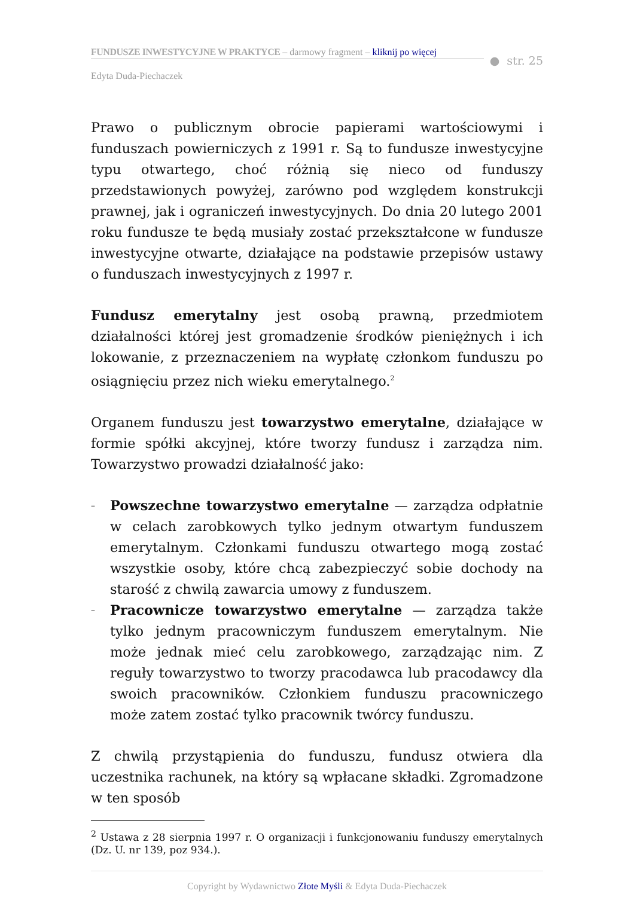FUNDUSZE INWESTYCYJNE W PRAKTYCE – darmowy fragment – kliknij po więcej
● str. 25
Edyta Duda-Piechaczek
Prawo o publicznym obrocie papierami wartościowymi i funduszach powierniczych z 1991 r. Są to fundusze inwestycyjne typu otwartego, choć różnią się nieco od funduszy przedstawionych powyżej, zarówno pod względem konstrukcji prawnej, jak i ograniczeń inwestycyjnych. Do dnia 20 lutego 2001 roku fundusze te będą musiały zostać przekształcone w fundusze inwestycyjne otwarte, działające na podstawie przepisów ustawy o funduszach inwestycyjnych z 1997 r.
Fundusz emerytalny jest osobą prawną, przedmiotem działalności której jest gromadzenie środków pieniężnych i ich lokowanie, z przeznaczeniem na wypłatę członkom funduszu po osiągnięciu przez nich wieku emerytalnego.<sup>2</sup>
Organem funduszu jest towarzystwo emerytalne, działające w formie spółki akcyjnej, które tworzy fundusz i zarządza nim. Towarzystwo prowadzi działalność jako:
– Powszechne towarzystwo emerytalne — zarządza odpłatnie w celach zarobkowych tylko jednym otwartym funduszem emerytalnym. Członkami funduszu otwartego mogą zostać wszystkie osoby, które chcą zabezpieczyć sobie dochody na starość z chwilą zawarcia umowy z funduszem.
– Pracownicze towarzystwo emerytalne — zarządza także tylko jednym pracowniczym funduszem emerytalnym. Nie może jednak mieć celu zarobkowego, zarządzając nim. Z reguły towarzystwo to tworzy pracodawca lub pracodawcy dla swoich pracowników. Członkiem funduszu pracowniczego może zatem zostać tylko pracownik twórcy funduszu.
Z chwilą przystąpienia do funduszu, fundusz otwiera dla uczestnika rachunek, na który są wpłacane składki. Zgromadzone w ten sposób
<sup>2</sup> Ustawa z 28 sierpnia 1997 r. O organizacji i funkcjonowaniu funduszy emerytalnych (Dz. U. nr 139, poz 934.).
Copyright by Wydawnictwo Złote Myśli & Edyta Duda-Piechaczek